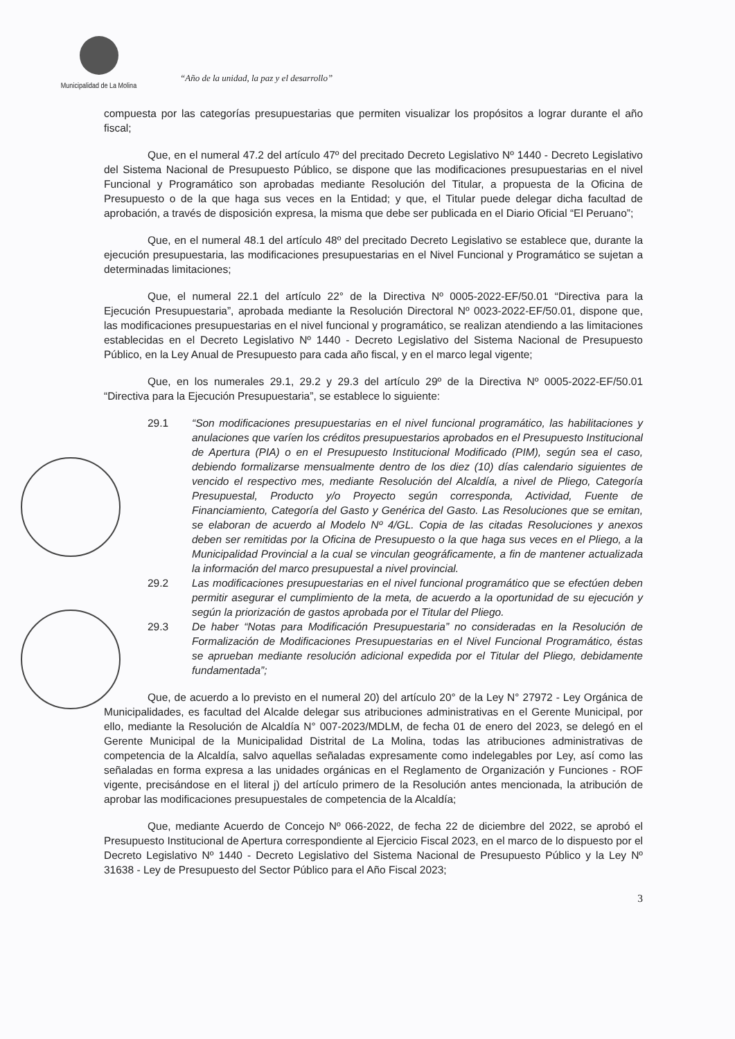Municipalidad de La Molina
“Año de la unidad, la paz y el desarrollo”
compuesta por las categorías presupuestarias que permiten visualizar los propósitos a lograr durante el año fiscal;
Que, en el numeral 47.2 del artículo 47º del precitado Decreto Legislativo Nº 1440 - Decreto Legislativo del Sistema Nacional de Presupuesto Público, se dispone que las modificaciones presupuestarias en el nivel Funcional y Programático son aprobadas mediante Resolución del Titular, a propuesta de la Oficina de Presupuesto o de la que haga sus veces en la Entidad; y que, el Titular puede delegar dicha facultad de aprobación, a través de disposición expresa, la misma que debe ser publicada en el Diario Oficial “El Peruano”;
Que, en el numeral 48.1 del artículo 48º del precitado Decreto Legislativo se establece que, durante la ejecución presupuestaria, las modificaciones presupuestarias en el Nivel Funcional y Programático se sujetan a determinadas limitaciones;
Que, el numeral 22.1 del artículo 22° de la Directiva Nº 0005-2022-EF/50.01 “Directiva para la Ejecución Presupuestaria”, aprobada mediante la Resolución Directoral Nº 0023-2022-EF/50.01, dispone que, las modificaciones presupuestarias en el nivel funcional y programático, se realizan atendiendo a las limitaciones establecidas en el Decreto Legislativo Nº 1440 - Decreto Legislativo del Sistema Nacional de Presupuesto Público, en la Ley Anual de Presupuesto para cada año fiscal, y en el marco legal vigente;
Que, en los numerales 29.1, 29.2 y 29.3 del artículo 29º de la Directiva Nº 0005-2022-EF/50.01 “Directiva para la Ejecución Presupuestaria”, se establece lo siguiente:
29.1 “Son modificaciones presupuestarias en el nivel funcional programático, las habilitaciones y anulaciones que varíen los créditos presupuestarios aprobados en el Presupuesto Institucional de Apertura (PIA) o en el Presupuesto Institucional Modificado (PIM), según sea el caso, debiendo formalizarse mensualmente dentro de los diez (10) días calendario siguientes de vencido el respectivo mes, mediante Resolución del Alcaldía, a nivel de Pliego, Categoría Presupuestal, Producto y/o Proyecto según corresponda, Actividad, Fuente de Financiamiento, Categoría del Gasto y Genérica del Gasto. Las Resoluciones que se emitan, se elaboran de acuerdo al Modelo Nº 4/GL. Copia de las citadas Resoluciones y anexos deben ser remitidas por la Oficina de Presupuesto o la que haga sus veces en el Pliego, a la Municipalidad Provincial a la cual se vinculan geográficamente, a fin de mantener actualizada la información del marco presupuestal a nivel provincial.
29.2 Las modificaciones presupuestarias en el nivel funcional programático que se efectúen deben permitir asegurar el cumplimiento de la meta, de acuerdo a la oportunidad de su ejecución y según la priorización de gastos aprobada por el Titular del Pliego.
29.3 De haber “Notas para Modificación Presupuestaria” no consideradas en la Resolución de Formalización de Modificaciones Presupuestarias en el Nivel Funcional Programático, éstas se aprueban mediante resolución adicional expedida por el Titular del Pliego, debidamente fundamentada”;
Que, de acuerdo a lo previsto en el numeral 20) del artículo 20° de la Ley N° 27972 - Ley Orgánica de Municipalidades, es facultad del Alcalde delegar sus atribuciones administrativas en el Gerente Municipal, por ello, mediante la Resolución de Alcaldía N° 007-2023/MDLM, de fecha 01 de enero del 2023, se delegó en el Gerente Municipal de la Municipalidad Distrital de La Molina, todas las atribuciones administrativas de competencia de la Alcaldía, salvo aquellas señaladas expresamente como indelegables por Ley, así como las señaladas en forma expresa a las unidades orgánicas en el Reglamento de Organización y Funciones - ROF vigente, precisándose en el literal j) del artículo primero de la Resolución antes mencionada, la atribución de aprobar las modificaciones presupuestales de competencia de la Alcaldía;
Que, mediante Acuerdo de Concejo Nº 066-2022, de fecha 22 de diciembre del 2022, se aprobó el Presupuesto Institucional de Apertura correspondiente al Ejercicio Fiscal 2023, en el marco de lo dispuesto por el Decreto Legislativo Nº 1440 - Decreto Legislativo del Sistema Nacional de Presupuesto Público y la Ley Nº 31638 - Ley de Presupuesto del Sector Público para el Año Fiscal 2023;
3